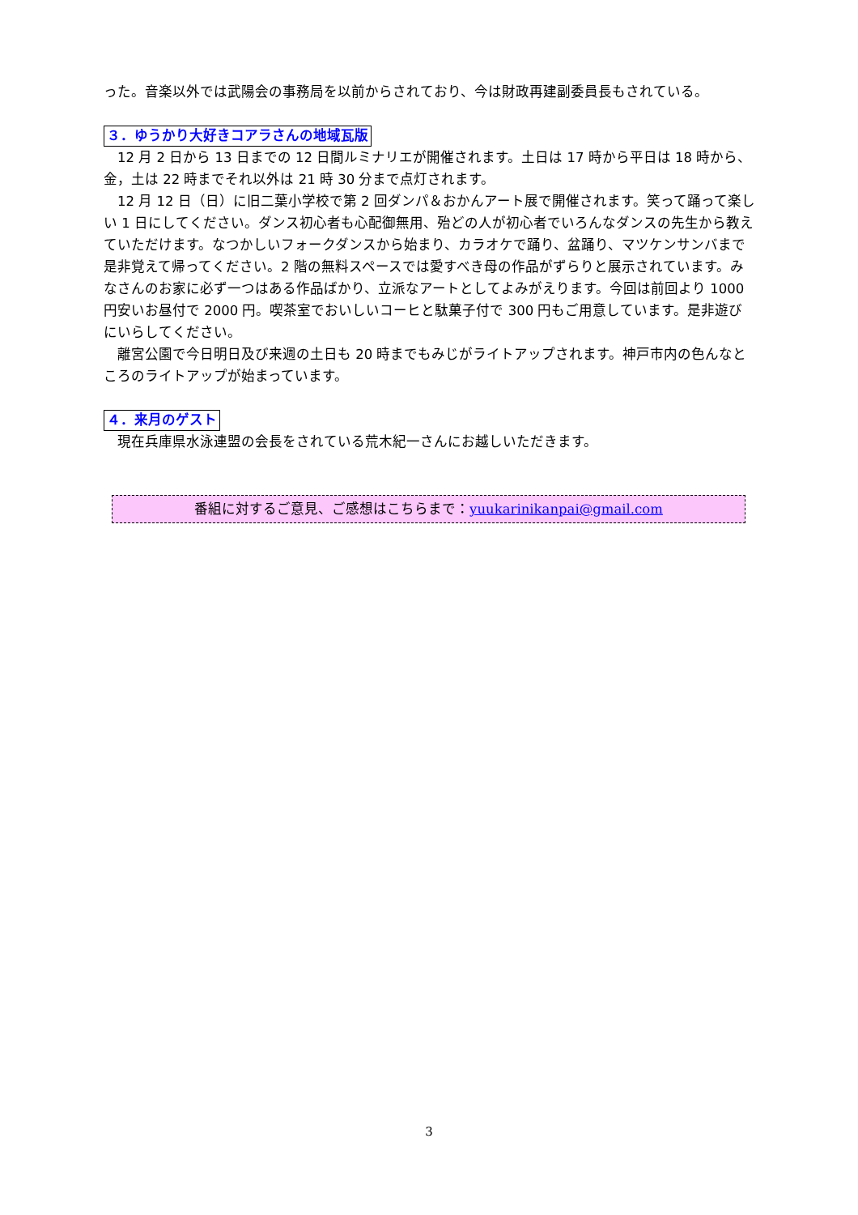った。音楽以外では武陽会の事務局を以前からされており、今は財政再建副委員長もされている。
３．ゆうかり大好きコアラさんの地域瓦版
　12 月 2 日から 13 日までの 12 日間ルミナリエが開催されます。土日は 17 時から平日は 18 時から、金，土は 22 時までそれ以外は 21 時 30 分まで点灯されます。
　12 月 12 日（日）に旧二葉小学校で第 2 回ダンパ＆おかんアート展で開催されます。笑って踊って楽しい 1 日にしてください。ダンス初心者も心配御無用、殆どの人が初心者でいろんなダンスの先生から教えていただけます。なつかしいフォークダンスから始まり、カラオケで踊り、盆踊り、マツケンサンバまで是非覚えて帰ってください。2 階の無料スペースでは愛すべき母の作品がずらりと展示されています。みなさんのお家に必ず一つはある作品ばかり、立派なアートとしてよみがえります。今回は前回より 1000 円安いお昼付で 2000 円。喫茶室でおいしいコーヒと駄菓子付で 300 円もご用意しています。是非遊びにいらしてください。
　離宮公園で今日明日及び来週の土日も 20 時までもみじがライトアップされます。神戸市内の色んなところのライトアップが始まっています。
４．来月のゲスト
　現在兵庫県水泳連盟の会長をされている荒木紀一さんにお越しいただきます。
番組に対するご意見、ご感想はこちらまで：yuukarinikanpai@gmail.com
3